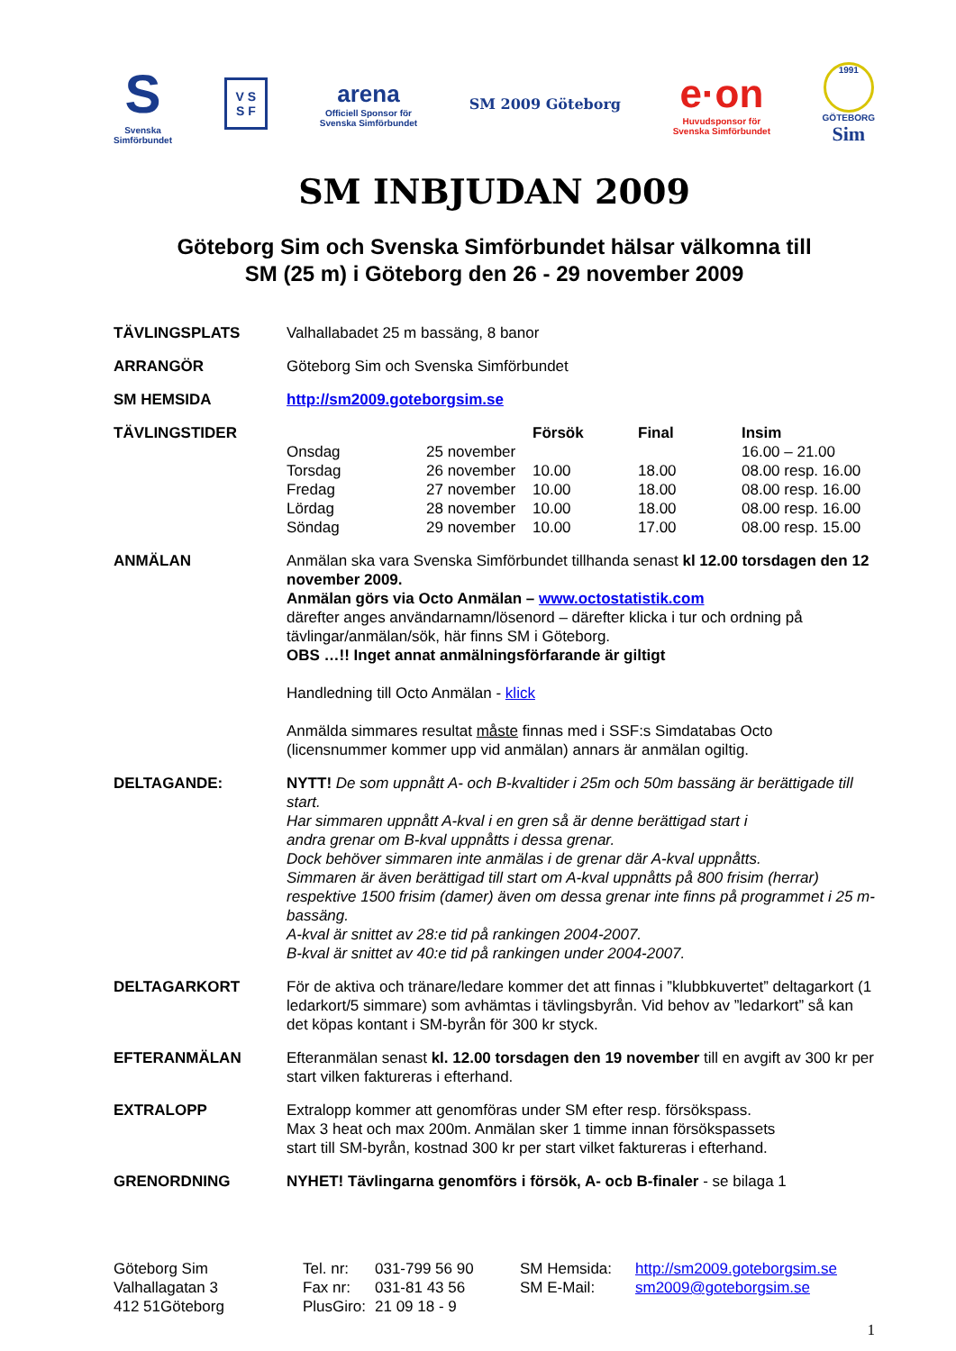S
Svenska
Simförbundet
V S
S F
arena
Officiell Sponsor för
Svenska Simförbundet
SM 2009 Göteborg
e·on
Huvudsponsor för
Svenska Simförbundet
1991
GÖTEBORG
Sim
SM INBJUDAN 2009
Göteborg Sim och Svenska Simförbundet hälsar välkomna till
SM (25 m) i Göteborg den 26 - 29 november 2009
| TÄVLINGSPLATS | Valhallabadet 25 m bassäng, 8 banor |
| ARRANGÖR | Göteborg Sim och Svenska Simförbundet |
| SM HEMSIDA | http://sm2009.goteborgsim.se |
| TÄVLINGSTIDER | / / / Försök / Final / Insim / / --- / --- / --- / --- / --- / / Onsdag / 25 november / / / 16.00 – 21.00 / / Torsdag / 26 november / 10.00 / 18.00 / 08.00 resp. 16.00 / / Fredag / 27 november / 10.00 / 18.00 / 08.00 resp. 16.00 / / Lördag / 28 november / 10.00 / 18.00 / 08.00 resp. 16.00 / / Söndag / 29 november / 10.00 / 17.00 / 08.00 resp. 15.00 / |
| ANMÄLAN | Anmälan ska vara Svenska Simförbundet tillhanda senast kl 12.00 torsdagen den 12 november 2009. Anmälan görs via Octo Anmälan – www.octostatistik.com därefter anges användarnamn/lösenord – därefter klicka i tur och ordning på tävlingar/anmälan/sök, här finns SM i Göteborg. OBS …!! Inget annat anmälningsförfarande är giltigt Handledning till Octo Anmälan - klick Anmälda simmares resultat måste finnas med i SSF:s Simdatabas Octo (licensnummer kommer upp vid anmälan) annars är anmälan ogiltig. |
| DELTAGANDE: | NYTT! De som uppnått A- och B-kvaltider i 25m och 50m bassäng är berättigade till start. Har simmaren uppnått A-kval i en gren så är denne berättigad start i andra grenar om B-kval uppnåtts i dessa grenar. Dock behöver simmaren inte anmälas i de grenar där A-kval uppnåtts. Simmaren är även berättigad till start om A-kval uppnåtts på 800 frisim (herrar) respektive 1500 frisim (damer) även om dessa grenar inte finns på programmet i 25 m-bassäng. A-kval är snittet av 28:e tid på rankingen 2004-2007. B-kval är snittet av 40:e tid på rankingen under 2004-2007. |
| DELTAGARKORT | För de aktiva och tränare/ledare kommer det att finnas i ”klubbkuvertet” deltagarkort (1 ledarkort/5 simmare) som avhämtas i tävlingsbyrån. Vid behov av ”ledarkort” så kan det köpas kontant i SM-byrån för 300 kr styck. |
| EFTERANMÄLAN | Efteranmälan senast kl. 12.00 torsdagen den 19 november till en avgift av 300 kr per start vilken faktureras i efterhand. |
| EXTRALOPP | Extralopp kommer att genomföras under SM efter resp. försökspass. Max 3 heat och max 200m. Anmälan sker 1 timme innan försökspassets start till SM-byrån, kostnad 300 kr per start vilket faktureras i efterhand. |
| GRENORDNING | NYHET! Tävlingarna genomförs i försök, A- ocb B-finaler - se bilaga 1 |
Göteborg Sim
Valhallagatan 3
412 51Göteborg
Tel. nr:
Fax nr:
PlusGiro:
031-799 56 90
031-81 43 56
21 09 18 - 9
SM Hemsida:
SM E-Mail:
http://sm2009.goteborgsim.se
sm2009@goteborgsim.se
1